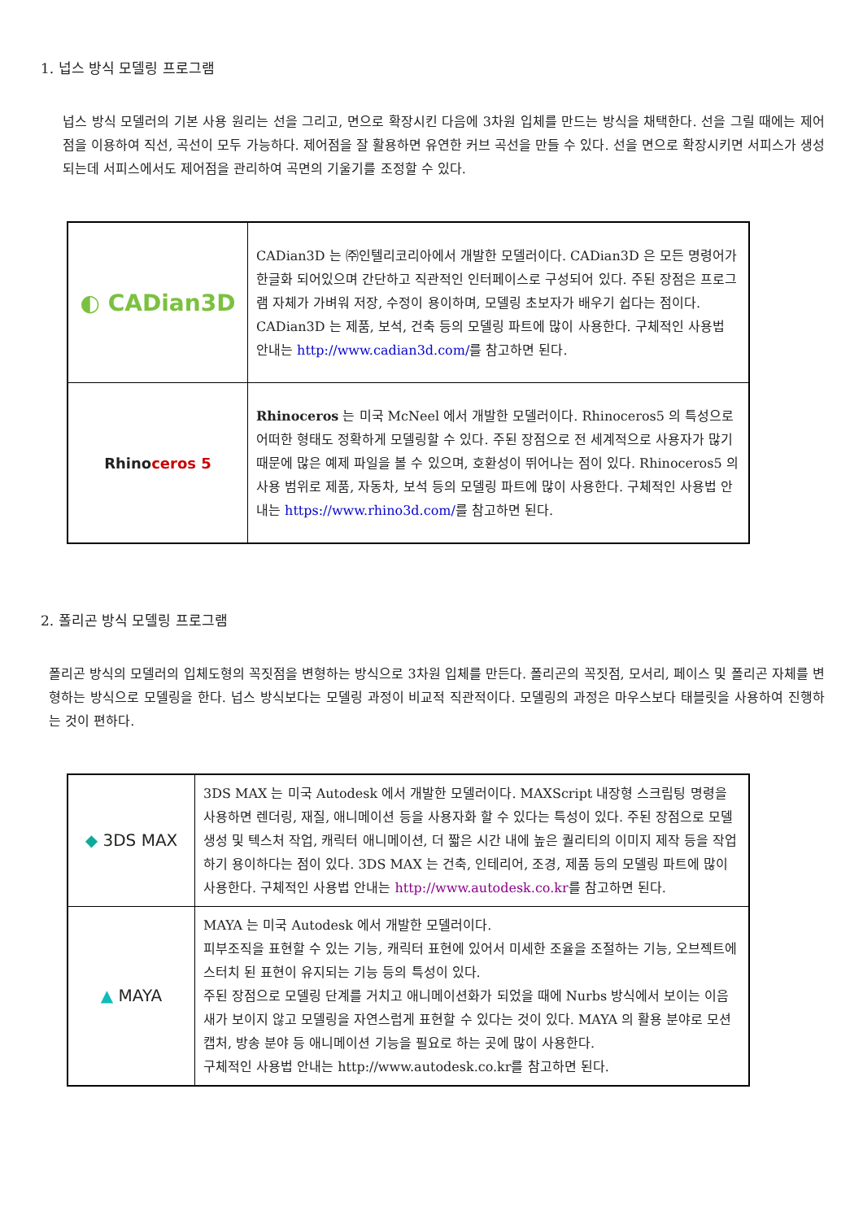1. 넙스 방식 모델링 프로그램
넙스 방식 모델러의 기본 사용 원리는 선을 그리고, 면으로 확장시킨 다음에 3차원 입체를 만드는 방식을 채택한다. 선을 그릴 때에는 제어점을 이용하여 직선, 곡선이 모두 가능하다. 제어점을 잘 활용하면 유연한 커브 곡선을 만들 수 있다. 선을 면으로 확장시키면 서피스가 생성되는데 서피스에서도 제어점을 관리하여 곡면의 기울기를 조정할 수 있다.
| ◐ CADian3D | CADian3D 는 ㈜인텔리코리아에서 개발한 모델러이다. CADian3D 은 모든 명령어가 한글화 되어있으며 간단하고 직관적인 인터페이스로 구성되어 있다. 주된 장점은 프로그램 자체가 가벼워 저장, 수정이 용이하며, 모델링 초보자가 배우기 쉽다는 점이다. CADian3D 는 제품, 보석, 건축 등의 모델링 파트에 많이 사용한다. 구체적인 사용법 안내는 http://www.cadian3d.com/ 를 참고하면 된다. |
| Rhino ceros 5 | Rhinoceros 는 미국 McNeel 에서 개발한 모델러이다. Rhinoceros5 의 특성으로 어떠한 형태도 정확하게 모델링할 수 있다. 주된 장점으로 전 세계적으로 사용자가 많기 때문에 많은 예제 파일을 볼 수 있으며, 호환성이 뛰어나는 점이 있다. Rhinoceros5 의 사용 범위로 제품, 자동차, 보석 등의 모델링 파트에 많이 사용한다. 구체적인 사용법 안내는 https://www.rhino3d.com/ 를 참고하면 된다. |
2. 폴리곤 방식 모델링 프로그램
폴리곤 방식의 모델러의 입체도형의 꼭짓점을 변형하는 방식으로 3차원 입체를 만든다. 폴리곤의 꼭짓점, 모서리, 페이스 및 폴리곤 자체를 변형하는 방식으로 모델링을 한다. 넙스 방식보다는 모델링 과정이 비교적 직관적이다. 모델링의 과정은 마우스보다 태블릿을 사용하여 진행하는 것이 편하다.
| ◆ 3DS MAX | 3DS MAX 는 미국 Autodesk 에서 개발한 모델러이다. MAXScript 내장형 스크립팅 명령을 사용하면 렌더링, 재질, 애니메이션 등을 사용자화 할 수 있다는 특성이 있다. 주된 장점으로 모델 생성 및 텍스처 작업, 캐릭터 애니메이션, 더 짧은 시간 내에 높은 퀄리티의 이미지 제작 등을 작업하기 용이하다는 점이 있다. 3DS MAX 는 건축, 인테리어, 조경, 제품 등의 모델링 파트에 많이 사용한다. 구체적인 사용법 안내는 http://www.autodesk.co.kr 를 참고하면 된다. |
| ▲ MAYA | MAYA 는 미국 Autodesk 에서 개발한 모델러이다. 피부조직을 표현할 수 있는 기능, 캐릭터 표현에 있어서 미세한 조율을 조절하는 기능, 오브젝트에 스터치 된 표현이 유지되는 기능 등의 특성이 있다. 주된 장점으로 모델링 단계를 거치고 애니메이션화가 되었을 때에 Nurbs 방식에서 보이는 이음새가 보이지 않고 모델링을 자연스럽게 표현할 수 있다는 것이 있다. MAYA 의 활용 분야로 모션 캡처, 방송 분야 등 애니메이션 기능을 필요로 하는 곳에 많이 사용한다. 구체적인 사용법 안내는 http://www.autodesk.co.kr를 참고하면 된다. |